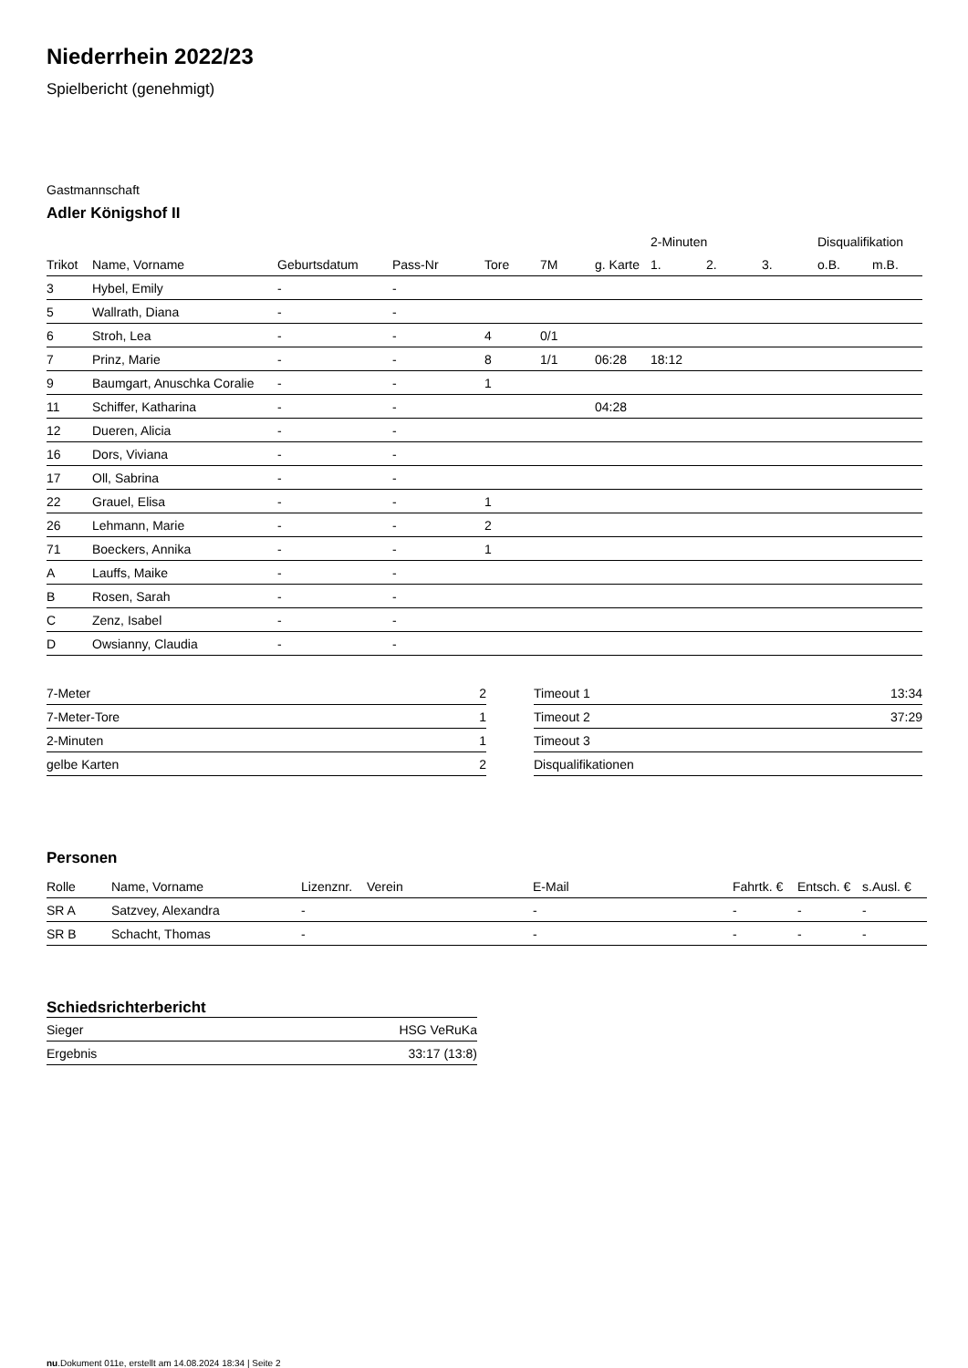Niederrhein 2022/23
Spielbericht (genehmigt)
Gastmannschaft
Adler Königshof II
| | | | | | | | 2-Minuten | | | Disqualifikation | |
| --- | --- | --- | --- | --- | --- | --- | --- | --- | --- | --- | --- |
| Trikot | Name, Vorname | Geburtsdatum | Pass-Nr | Tore | 7M | g. Karte | 1. | 2. | 3. | o.B. | m.B. |
| 3 | Hybel, Emily | - | - | | | | | | | | |
| 5 | Wallrath, Diana | - | - | | | | | | | | |
| 6 | Stroh, Lea | - | - | 4 | 0/1 | | | | | | |
| 7 | Prinz, Marie | - | - | 8 | 1/1 | 06:28 | 18:12 | | | | |
| 9 | Baumgart, Anuschka Coralie | - | - | 1 | | | | | | | |
| 11 | Schiffer, Katharina | - | - | | | 04:28 | | | | | |
| 12 | Dueren, Alicia | - | - | | | | | | | | |
| 16 | Dors, Viviana | - | - | | | | | | | | |
| 17 | Oll, Sabrina | - | - | | | | | | | | |
| 22 | Grauel, Elisa | - | - | 1 | | | | | | | |
| 26 | Lehmann, Marie | - | - | 2 | | | | | | | |
| 71 | Boeckers, Annika | - | - | 1 | | | | | | | |
| A | Lauffs, Maike | - | - | | | | | | | | |
| B | Rosen, Sarah | - | - | | | | | | | | |
| C | Zenz, Isabel | - | - | | | | | | | | |
| D | Owsianny, Claudia | - | - | | | | | | | | |
| 7-Meter | 2 |
| 7-Meter-Tore | 1 |
| 2-Minuten | 1 |
| gelbe Karten | 2 |
| Timeout 1 | 13:34 |
| Timeout 2 | 37:29 |
| Timeout 3 | |
| Disqualifikationen | |
Personen
| Rolle | Name, Vorname | Lizenznr. | Verein | E-Mail | Fahrtk. € | Entsch. € | s.Ausl. € |
| --- | --- | --- | --- | --- | --- | --- | --- |
| SR A | Satzvey, Alexandra | - | | - | - | - | - |
| SR B | Schacht, Thomas | - | | - | - | - | - |
Schiedsrichterbericht
| Sieger | HSG VeRuKa |
| Ergebnis | 33:17 (13:8) |
nu.Dokument 011e, erstellt am 14.08.2024 18:34 | Seite 2